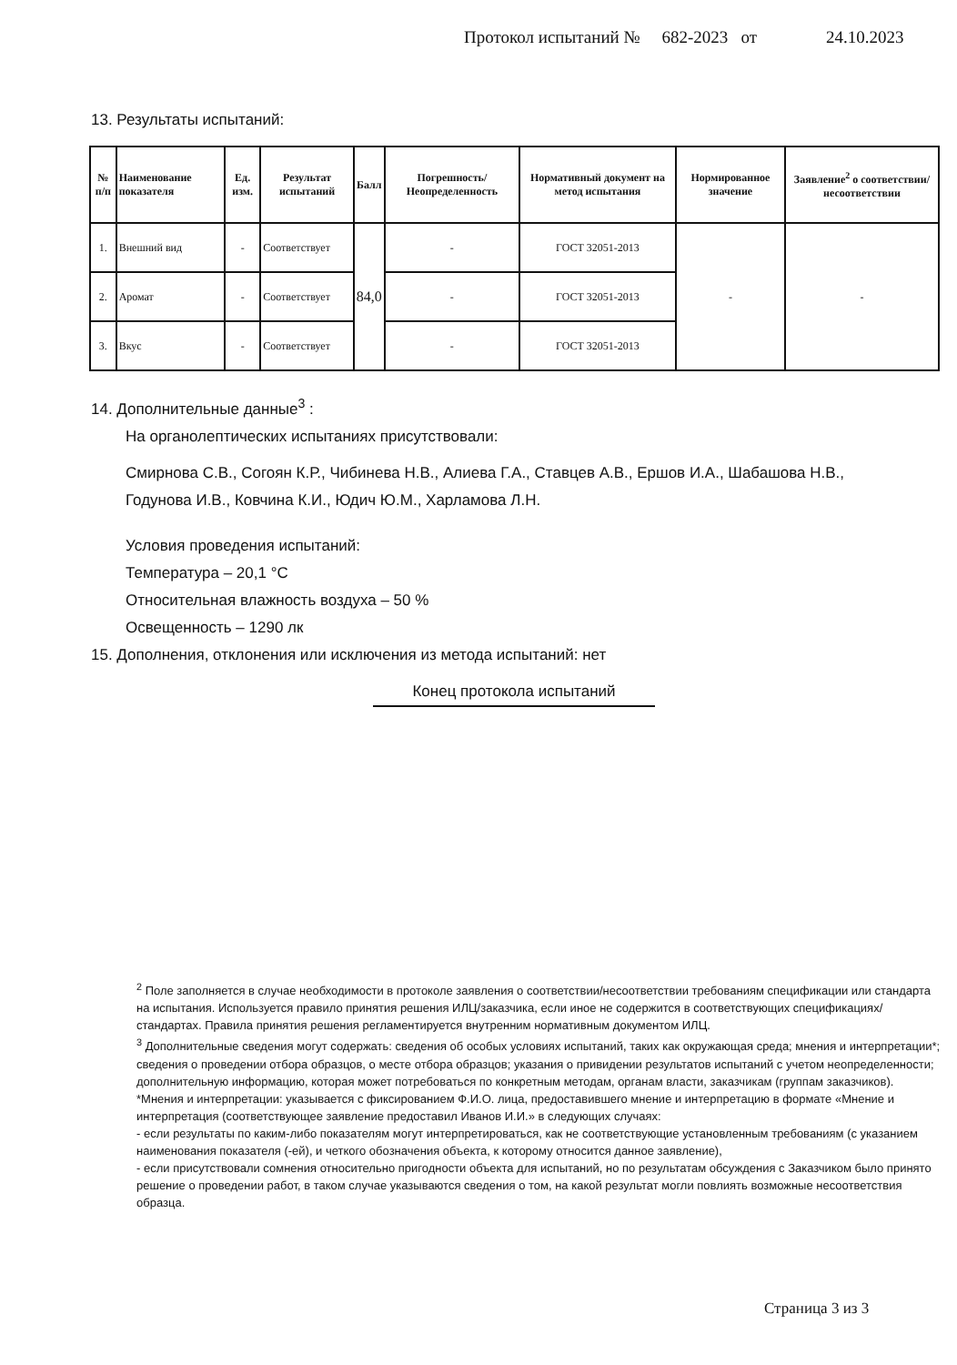Протокол испытаний № 682-2023 от 24.10.2023
13. Результаты испытаний:
| № п/п | Наименование показателя | Ед. изм. | Результат испытаний | Балл | Погрешность/ Неопределенность | Нормативный документ на метод испытания | Нормированное значение | Заявление<sup>2</sup> о соответствии/несоответствии |
| --- | --- | --- | --- | --- | --- | --- | --- | --- |
| 1. | Внешний вид | - | Соответствует | 84,0 | - | ГОСТ 32051-2013 | - | - |
| 2. | Аромат | - | Соответствует | | - | ГОСТ 32051-2013 | | |
| 3. | Вкус | - | Соответствует | | - | ГОСТ 32051-2013 | | |
14. Дополнительные данные<sup>3</sup> :
На органолептических испытаниях присутствовали:
Смирнова С.В., Согоян К.Р., Чибинева Н.В., Алиева Г.А., Ставцев А.В., Ершов И.А., Шабашова Н.В., Годунова И.В., Ковчина К.И., Юдич Ю.М., Харламова Л.Н.
Условия проведения испытаний:
Температура – 20,1 °С
Относительная влажность воздуха – 50 %
Освещенность – 1290 лк
15. Дополнения, отклонения или исключения из метода испытаний: нет
Конец протокола испытаний
<sup>2</sup> Поле заполняется в случае необходимости в протоколе заявления о соответствии/несоответствии требованиям спецификации или стандарта на испытания. Используется правило принятия решения ИЛЦ/заказчика, если иное не содержится в соответствующих спецификациях/стандартах. Правила принятия решения регламентируется внутренним нормативным документом ИЛЦ.
<sup>3</sup> Дополнительные сведения могут содержать: сведения об особых условиях испытаний, таких как окружающая среда; мнения и интерпретации*; сведения о проведении отбора образцов, о месте отбора образцов; указания о привидении результатов испытаний с учетом неопределенности; дополнительную информацию, которая может потребоваться по конкретным методам, органам власти, заказчикам (группам заказчиков).
*Мнения и интерпретации: указывается с фиксированием Ф.И.О. лица, предоставившего мнение и интерпретацию в формате «Мнение и интерпретация (соответствующее заявление предоставил Иванов И.И.» в следующих случаях:
- если результаты по каким-либо показателям могут интерпретироваться, как не соответствующие установленным требованиям (с указанием наименования показателя (-ей), и четкого обозначения объекта, к которому относится данное заявление),
- если присутствовали сомнения относительно пригодности объекта для испытаний, но по результатам обсуждения с Заказчиком было принято решение о проведении работ, в таком случае указываются сведения о том, на какой результат могли повлиять возможные несоответствия образца.
Страница 3 из 3